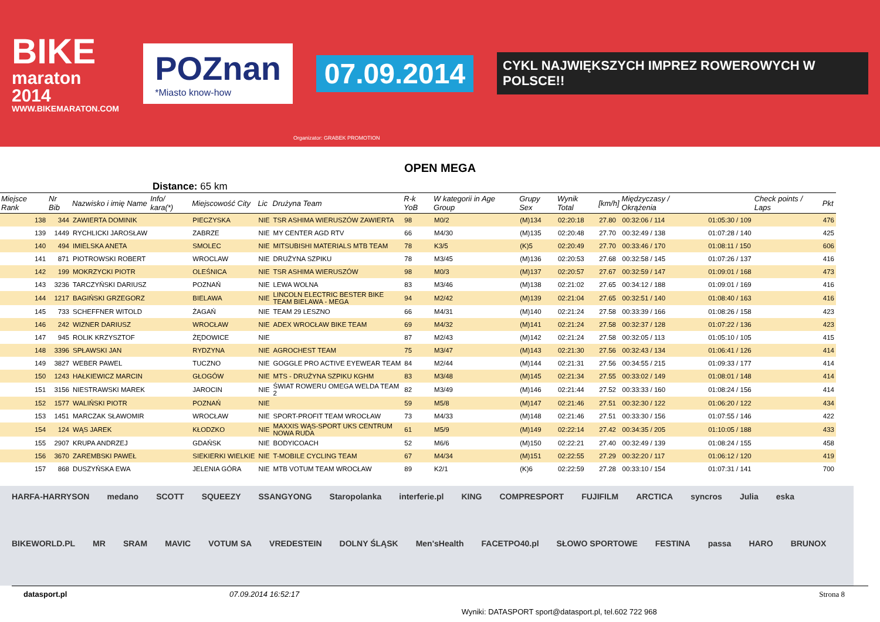BIKE
maraton 2014
WWW.BIKEMARATON.COM
POZnan
*Miasto know-how
07.09.2014
CYKL NAJWIĘKSZYCH IMPREZ ROWEROWYCH W POLSCE!!
Organizator: GRABEK PROMOTION
OPEN MEGA
Distance: 65 km
| Miejsce Rank | Nr Bib | Nazwisko i imię Name | Info/ kara(*) | Miejscowość City | Lic | Drużyna Team | R-k YoB | W kategorii in Age Group | Grupy Sex | Wynik Total | [km/h] | Międzyczasy / Okrążenia | | Check points / Laps | Pkt |
| --- | --- | --- | --- | --- | --- | --- | --- | --- | --- | --- | --- | --- | --- | --- | --- |
| 138 | 344 | ZAWIERTA DOMINIK | | PIECZYSKA | NIE | TSR ASHIMA WIERUSZÓW ZAWIERTA | 98 | M0/2 | (M)134 | 02:20:18 | 27.80 | 00:32:06 / 114 | 01:05:30 / 109 | | 476 |
| 139 | 1449 | RYCHLICKI JAROSŁAW | | ZABRZE | NIE | MY CENTER AGD RTV | 66 | M4/30 | (M)135 | 02:20:48 | 27.70 | 00:32:49 / 138 | 01:07:28 / 140 | | 425 |
| 140 | 494 | IMIELSKA ANETA | | SMOLEC | NIE | MITSUBISHI MATERIALS MTB TEAM | 78 | K3/5 | (K)5 | 02:20:49 | 27.70 | 00:33:46 / 170 | 01:08:11 / 150 | | 606 |
| 141 | 871 | PIOTROWSKI ROBERT | | WROCLAW | NIE | DRUŻYNA SZPIKU | 78 | M3/45 | (M)136 | 02:20:53 | 27.68 | 00:32:58 / 145 | 01:07:26 / 137 | | 416 |
| 142 | 199 | MOKRZYCKI PIOTR | | OLEŚNICA | NIE | TSR ASHIMA WIERUSZÓW | 98 | M0/3 | (M)137 | 02:20:57 | 27.67 | 00:32:59 / 147 | 01:09:01 / 168 | | 473 |
| 143 | 3236 | TARCZYŃSKI DARIUSZ | | POZNAŃ | NIE | LEWA WOLNA | 83 | M3/46 | (M)138 | 02:21:02 | 27.65 | 00:34:12 / 188 | 01:09:01 / 169 | | 416 |
| 144 | 1217 | BAGIŃSKI GRZEGORZ | | BIELAWA | NIE | LINCOLN ELECTRIC BESTER BIKE TEAM BIELAWA - MEGA | 94 | M2/42 | (M)139 | 02:21:04 | 27.65 | 00:32:51 / 140 | 01:08:40 / 163 | | 416 |
| 145 | 733 | SCHEFFNER WITOLD | | ŻAGAŃ | NIE | TEAM 29 LESZNO | 66 | M4/31 | (M)140 | 02:21:24 | 27.58 | 00:33:39 / 166 | 01:08:26 / 158 | | 423 |
| 146 | 242 | WIZNER DARIUSZ | | WROCŁAW | NIE | ADEX WROCŁAW BIKE TEAM | 69 | M4/32 | (M)141 | 02:21:24 | 27.58 | 00:32:37 / 128 | 01:07:22 / 136 | | 423 |
| 147 | 945 | ROLIK KRZYSZTOF | | ŻĘDOWICE | NIE | | 87 | M2/43 | (M)142 | 02:21:24 | 27.58 | 00:32:05 / 113 | 01:05:10 / 105 | | 415 |
| 148 | 3396 | SPŁAWSKI JAN | | RYDZYNA | NIE | AGROCHEST TEAM | 75 | M3/47 | (M)143 | 02:21:30 | 27.56 | 00:32:43 / 134 | 01:06:41 / 126 | | 414 |
| 149 | 3827 | WEBER PAWEL | | TUCZNO | NIE | GOGGLE PRO ACTIVE EYEWEAR TEAM | 84 | M2/44 | (M)144 | 02:21:31 | 27.56 | 00:34:55 / 215 | 01:09:33 / 177 | | 414 |
| 150 | 1243 | HAŁKIEWICZ MARCIN | | GŁOGÓW | NIE | MTS - DRUŻYNA SZPIKU KGHM | 83 | M3/48 | (M)145 | 02:21:34 | 27.55 | 00:33:02 / 149 | 01:08:01 / 148 | | 414 |
| 151 | 3156 | NIESTRAWSKI MAREK | | JAROCIN | NIE | ŚWIAT ROWERU OMEGA WELDA TEAM 2 | 82 | M3/49 | (M)146 | 02:21:44 | 27.52 | 00:33:33 / 160 | 01:08:24 / 156 | | 414 |
| 152 | 1577 | WALIŃSKI PIOTR | | POZNAŃ | NIE | | 59 | M5/8 | (M)147 | 02:21:46 | 27.51 | 00:32:30 / 122 | 01:06:20 / 122 | | 434 |
| 153 | 1451 | MARCZAK SŁAWOMIR | | WROCŁAW | NIE | SPORT-PROFIT TEAM WROCŁAW | 73 | M4/33 | (M)148 | 02:21:46 | 27.51 | 00:33:30 / 156 | 01:07:55 / 146 | | 422 |
| 154 | 124 | WĄS JAREK | | KŁODZKO | NIE | MAXXIS WĄS-SPORT UKS CENTRUM NOWA RUDA | 61 | M5/9 | (M)149 | 02:22:14 | 27.42 | 00:34:35 / 205 | 01:10:05 / 188 | | 433 |
| 155 | 2907 | KRUPA ANDRZEJ | | GDAŃSK | NIE | BODYICOACH | 52 | M6/6 | (M)150 | 02:22:21 | 27.40 | 00:32:49 / 139 | 01:08:24 / 155 | | 458 |
| 156 | 3670 | ZAREMBSKI PAWEŁ | | SIEKIERKI WIELKIE | NIE | T-MOBILE CYCLING TEAM | 67 | M4/34 | (M)151 | 02:22:55 | 27.29 | 00:32:20 / 117 | 01:06:12 / 120 | | 419 |
| 157 | 868 | DUSZYŃSKA EWA | | JELENIA GÓRA | NIE | MTB VOTUM TEAM WROCŁAW | 89 | K2/1 | (K)6 | 02:22:59 | 27.28 | 00:33:10 / 154 | 01:07:31 / 141 | | 700 |
HARFA-HARRYSON medano SCOTT SQUEEZY SSANGYONG Staropolanka interferie.pl KING COMPRESPORT FUJIFILM ARCTICA syncros Julia eska BIKEWORLD.PL MR SRAM MAVIC VOTUM SA VREDESTEIN DOLNY ŚLĄSK Men'sHealth FACETPO40.pl SŁOWO SPORTOWE FESTINA passa HARO BRUNOX
datasport.pl 07.09.2014 16:52:17 Wyniki: DATASPORT sport@datasport.pl, tel.602 722 968 Strona 8